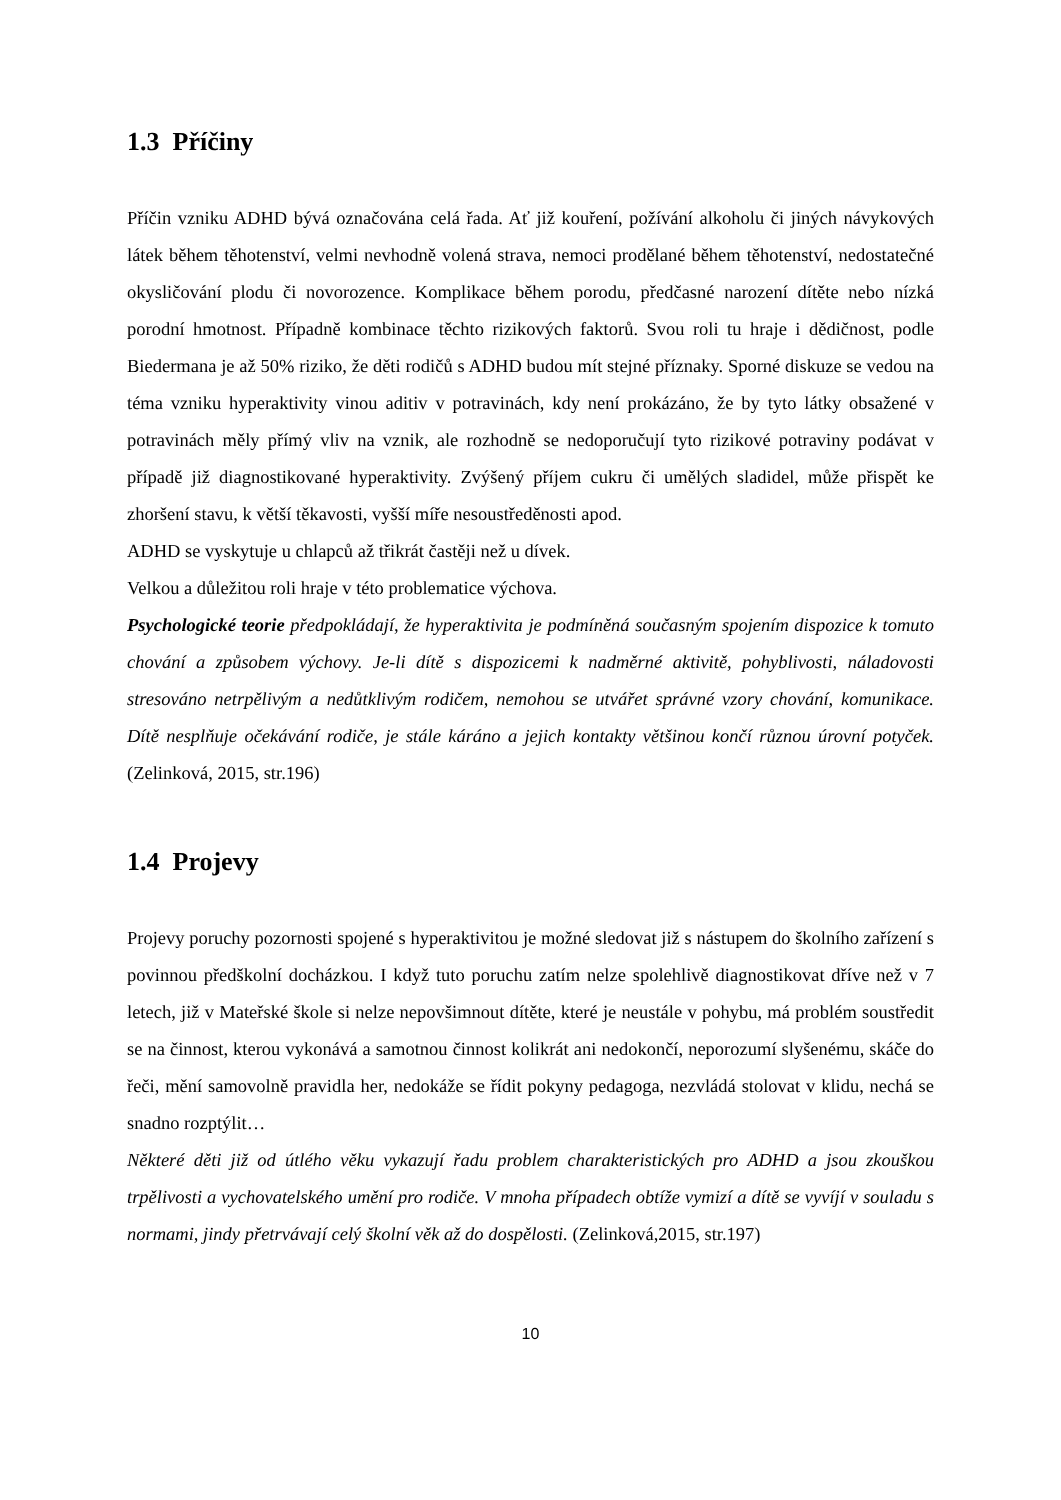1.3 Příčiny
Příčin vzniku ADHD bývá označována celá řada. Ať již kouření, požívání alkoholu či jiných návykových látek během těhotenství, velmi nevhodně volená strava, nemoci prodělané během těhotenství, nedostatečné okysličování plodu či novorozence. Komplikace během porodu, předčasné narození dítěte nebo nízká porodní hmotnost. Případně kombinace těchto rizikových faktorů. Svou roli tu hraje i dědičnost, podle Biedermana je až 50% riziko, že děti rodičů s ADHD budou mít stejné příznaky. Sporné diskuze se vedou na téma vzniku hyperaktivity vinou aditiv v potravinách, kdy není prokázáno, že by tyto látky obsažené v potravinách měly přímý vliv na vznik, ale rozhodně se nedoporučují tyto rizikové potraviny podávat v případě již diagnostikované hyperaktivity. Zvýšený příjem cukru či umělých sladidel, může přispět ke zhoršení stavu, k větší těkavosti, vyšší míře nesoustředěnosti apod.
ADHD se vyskytuje u chlapců až třikrát častěji než u dívek.
Velkou a důležitou roli hraje v této problematice výchova.
Psychologické teorie předpokládají, že hyperaktivita je podmíněná současným spojením dispozice k tomuto chování a způsobem výchovy. Je-li dítě s dispozicemi k nadměrné aktivitě, pohyblivosti, náladovosti stresováno netrpělivým a nedůtklivým rodičem, nemohou se utvářet správné vzory chování, komunikace. Dítě nesplňuje očekávání rodiče, je stále káráno a jejich kontakty většinou končí různou úrovní potyček. (Zelinková, 2015, str.196)
1.4 Projevy
Projevy poruchy pozornosti spojené s hyperaktivitou je možné sledovat již s nástupem do školního zařízení s povinnou předškolní docházkou. I když tuto poruchu zatím nelze spolehlivě diagnostikovat dříve než v 7 letech, již v Mateřské škole si nelze nepovšimnout dítěte, které je neustále v pohybu, má problém soustředit se na činnost, kterou vykonává a samotnou činnost kolikrát ani nedokončí, neporozumí slyšenému, skáče do řeči, mění samovolně pravidla her, nedokáže se řídit pokyny pedagoga, nezvládá stolovat v klidu, nechá se snadno rozptýlit…
Některé děti již od útlého věku vykazují řadu problem charakteristických pro ADHD a jsou zkouškou trpělivosti a vychovatelského umění pro rodiče. V mnoha případech obtíže vymizí a dítě se vyvíjí v souladu s normami, jindy přetrvávají celý školní věk až do dospělosti. (Zelinková,2015, str.197)
10